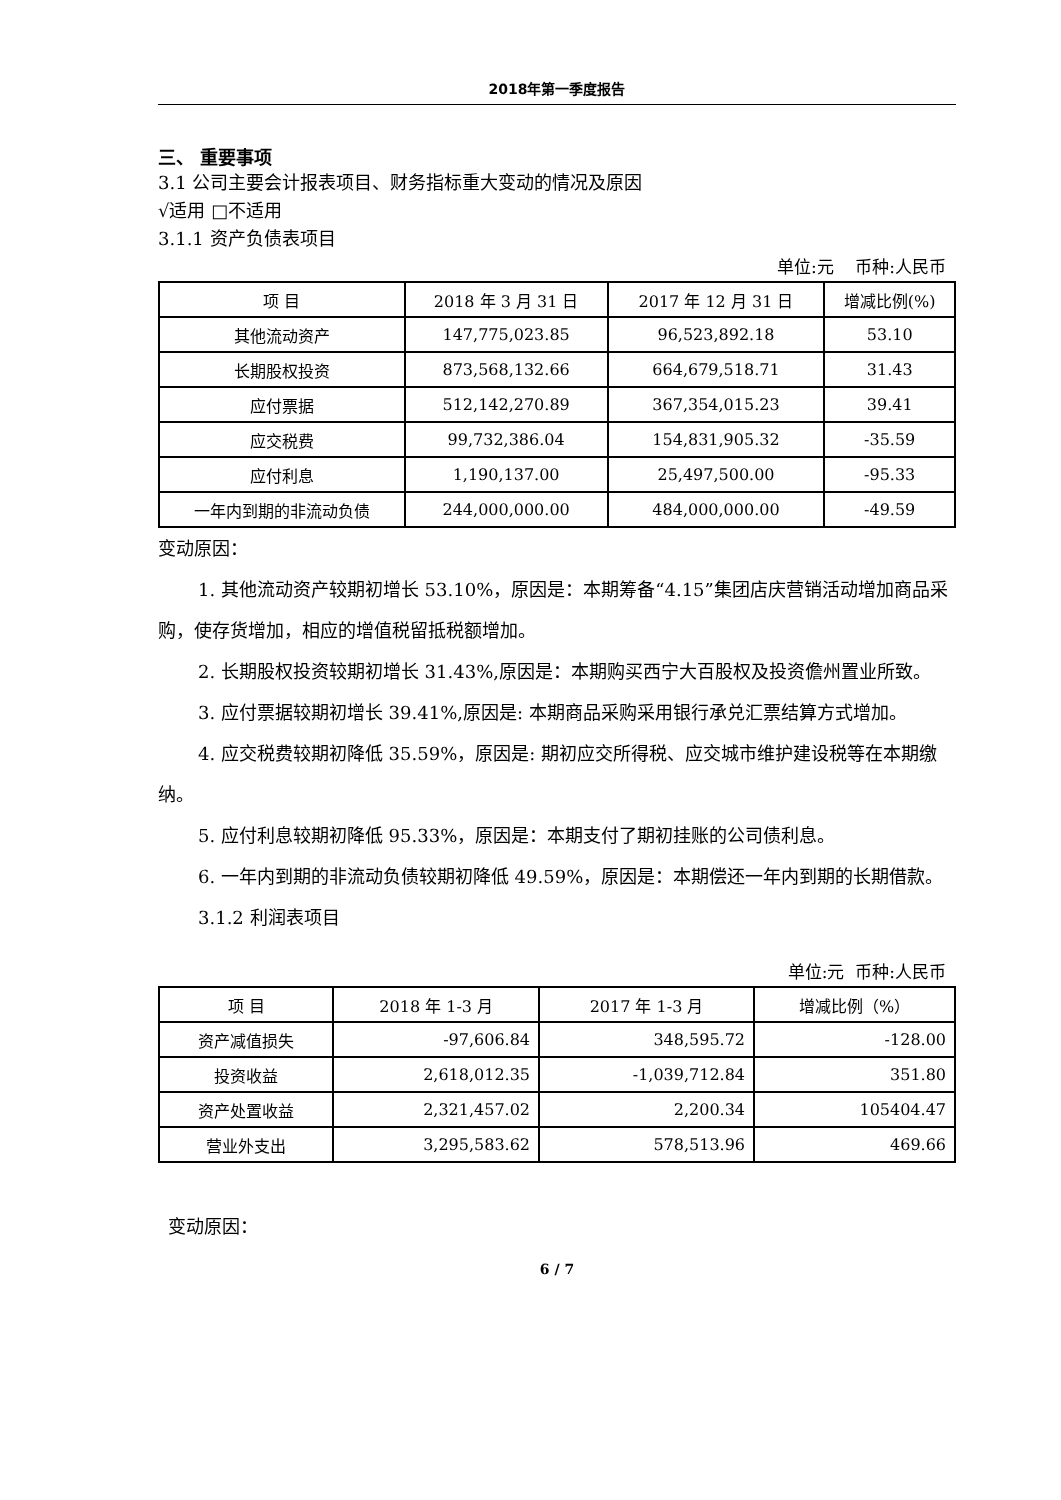2018年第一季度报告
三、 重要事项
3.1 公司主要会计报表项目、财务指标重大变动的情况及原因
√适用 □不适用
3.1.1 资产负债表项目
单位:元 币种:人民币
| 项 目 | 2018 年 3 月 31 日 | 2017 年 12 月 31 日 | 增减比例(%) |
| --- | --- | --- | --- |
| 其他流动资产 | 147,775,023.85 | 96,523,892.18 | 53.10 |
| 长期股权投资 | 873,568,132.66 | 664,679,518.71 | 31.43 |
| 应付票据 | 512,142,270.89 | 367,354,015.23 | 39.41 |
| 应交税费 | 99,732,386.04 | 154,831,905.32 | -35.59 |
| 应付利息 | 1,190,137.00 | 25,497,500.00 | -95.33 |
| 一年内到期的非流动负债 | 244,000,000.00 | 484,000,000.00 | -49.59 |
变动原因：
1. 其他流动资产较期初增长 53.10%，原因是：本期筹备“4.15”集团店庆营销活动增加商品采购，使存货增加，相应的增值税留抵税额增加。
2. 长期股权投资较期初增长 31.43%,原因是：本期购买西宁大百股权及投资儋州置业所致。
3. 应付票据较期初增长 39.41%,原因是: 本期商品采购采用银行承兑汇票结算方式增加。
4. 应交税费较期初降低 35.59%，原因是: 期初应交所得税、应交城市维护建设税等在本期缴纳。
5. 应付利息较期初降低 95.33%，原因是：本期支付了期初挂账的公司债利息。
6. 一年内到期的非流动负债较期初降低 49.59%，原因是：本期偿还一年内到期的长期借款。
3.1.2 利润表项目
单位:元 币种:人民币
| 项 目 | 2018 年 1-3 月 | 2017 年 1-3 月 | 增减比例（%） |
| --- | --- | --- | --- |
| 资产减值损失 | -97,606.84 | 348,595.72 | -128.00 |
| 投资收益 | 2,618,012.35 | -1,039,712.84 | 351.80 |
| 资产处置收益 | 2,321,457.02 | 2,200.34 | 105404.47 |
| 营业外支出 | 3,295,583.62 | 578,513.96 | 469.66 |
变动原因：
6 / 7